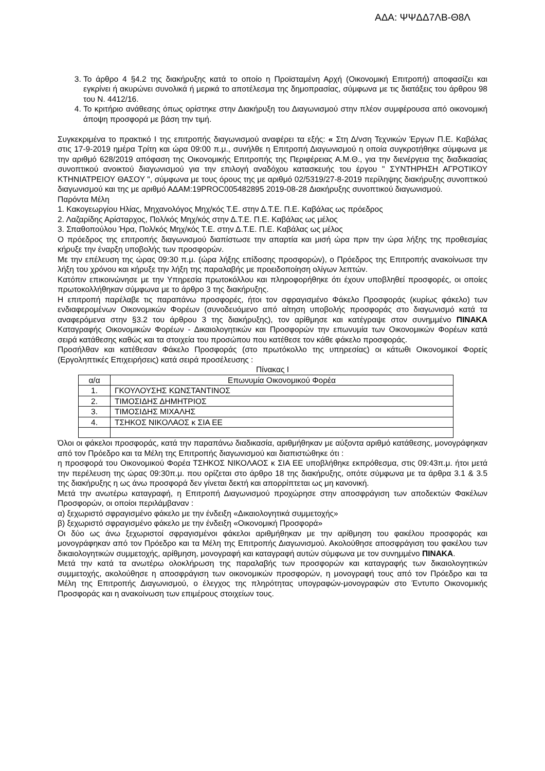ΑΔΑ: ΨΨΔΔ7ΛΒ-Θ8Λ
3. Το άρθρο 4 §4.2 της διακήρυξης κατά το οποίο η Προϊσταμένη Αρχή (Οικονομική Επιτροπή) αποφασίζει και εγκρίνει ή ακυρώνει συνολικά ή μερικά το αποτέλεσμα της δημοπρασίας, σύμφωνα με τις διατάξεις του άρθρου 98 του Ν. 4412/16.
4. Το κριτήριο ανάθεσης όπως ορίστηκε στην Διακήρυξη του Διαγωνισμού στην πλέον συμφέρουσα από οικονομική άποψη προσφορά με βάση την τιμή.
Συγκεκριμένα το πρακτικό Ι της επιτροπής διαγωνισμού αναφέρει τα εξής: « Στη Δ/νση Τεχνικών Έργων Π.Ε. Καβάλας στις 17-9-2019 ημέρα Τρίτη και ώρα 09:00 π.μ., συνήλθε η Επιτροπή Διαγωνισμού η οποία συγκροτήθηκε σύμφωνα με την αριθμό 628/2019 απόφαση της Οικονομικής Επιτροπής της Περιφέρειας Α.Μ.Θ., για την διενέργεια της διαδικασίας συνοπτικού ανοικτού διαγωνισμού για την επιλογή αναδόχου κατασκευής του έργου " ΣΥΝΤΗΡΗΣΗ ΑΓΡΟΤΙΚΟΥ ΚΤΗΝΙΑΤΡΕΙΟΥ ΘΑΣΟΥ ", σύμφωνα με τους όρους της με αριθμό 02/5319/27-8-2019 περίληψης διακήρυξης συνοπτικού διαγωνισμού και της με αριθμό ΑΔΑΜ:19PROC005482895 2019-08-28 Διακήρυξης συνοπτικού διαγωνισμού.
Παρόντα Μέλη
1. Κακογεωργίου Ηλίας, Μηχανολόγος Μηχ/κός Τ.Ε. στην Δ.Τ.Ε. Π.Ε. Καβάλας ως πρόεδρος
2. Λαζαρίδης Αρίσταρχος, Πολ/κός Μηχ/κός στην Δ.Τ.Ε. Π.Ε. Καβάλας ως μέλος
3. Σπαθοπούλου Ήρα, Πολ/κός Μηχ/κός Τ.Ε. στην Δ.Τ.Ε. Π.Ε. Καβάλας ως μέλος
Ο πρόεδρος της επιτροπής διαγωνισμού διαπίστωσε την απαρτία και μισή ώρα πριν την ώρα λήξης της προθεσμίας κήρυξε την έναρξη υποβολής των προσφορών.
Με την επέλευση της ώρας 09:30 π.μ. (ώρα λήξης επίδοσης προσφορών), ο Πρόεδρος της Επιτροπής ανακοίνωσε την λήξη του χρόνου και κήρυξε την λήξη της παραλαβής με προειδοποίηση ολίγων λεπτών.
Κατόπιν επικοινώνησε με την Υπηρεσία πρωτοκόλλου και πληροφορήθηκε ότι έχουν υποβληθεί προσφορές, οι οποίες πρωτοκολλήθηκαν σύμφωνα με το άρθρο 3 της διακήρυξης.
Η επιτροπή παρέλαβε τις παραπάνω προσφορές, ήτοι τον σφραγισμένο Φάκελο Προσφοράς (κυρίως φάκελο) των ενδιαφερομένων Οικονομικών Φορέων (συνοδευόμενο από αίτηση υποβολής προσφοράς στο διαγωνισμό κατά τα αναφερόμενα στην §3.2 του άρθρου 3 της διακήρυξης), τον αρίθμησε και κατέγραψε στον συνημμένο ΠΙΝΑΚΑ Καταγραφής Οικονομικών Φορέων - Δικαιολογητικών και Προσφορών την επωνυμία των Οικονομικών Φορέων κατά σειρά κατάθεσης καθώς και τα στοιχεία του προσώπου που κατέθεσε τον κάθε φάκελο προσφοράς.
Προσήλθαν και κατέθεσαν Φάκελο Προσφοράς (στο πρωτόκολλο της υπηρεσίας) οι κάτωθι Οικονομικοί Φορείς (Εργοληπτικές Επιχειρήσεις) κατά σειρά προσέλευσης :
Πίνακας Ι
| α/α | Επωνυμία Οικονομικού Φορέα |
| 1. | ΓΚΟΥΛΟΥΣΗΣ ΚΩΝΣΤΑΝΤΙΝΟΣ |
| 2. | ΤΙΜΟΣΙΔΗΣ ΔΗΜΗΤΡΙΟΣ |
| 3. | ΤΙΜΟΣΙΔΗΣ ΜΙΧΑΛΗΣ |
| 4. | ΤΣΗΚΟΣ ΝΙΚΟΛΑΟΣ κ ΣΙΑ ΕΕ |
Όλοι οι φάκελοι προσφοράς, κατά την παραπάνω διαδικασία, αριθμήθηκαν με αύξοντα αριθμό κατάθεσης, μονογράφηκαν από τον Πρόεδρο και τα Μέλη της Επιτροπής διαγωνισμού και διαπιστώθηκε ότι :
η προσφορά του Οικονομικού Φορέα ΤΣΗΚΟΣ ΝΙΚΟΛΑΟΣ κ ΣΙΑ ΕΕ υποβλήθηκε εκπρόθεσμα, στις 09:43π.μ. ήτοι μετά την περέλευση της ώρας 09:30π.μ. που ορίζεται στο άρθρο 18 της διακήρυξης, οπότε σύμφωνα με τα άρθρα 3.1 & 3.5 της διακήρυξης η ως άνω προσφορά δεν γίνεται δεκτή και απορρίπτεται ως μη κανονική.
Μετά την ανωτέρω καταγραφή, η Επιτροπή Διαγωνισμού προχώρησε στην αποσφράγιση των αποδεκτών Φακέλων Προσφορών, οι οποίοι περιλάμβαναν :
α) ξεχωριστό σφραγισμένο φάκελο με την ένδειξη «Δικαιολογητικά συμμετοχής»
β) ξεχωριστό σφραγισμένο φάκελο με την ένδειξη «Οικονομική Προσφορά»
Οι δύο ως άνω ξεχωριστοί σφραγισμένοι φάκελοι αριθμήθηκαν με την αρίθμηση του φακέλου προσφοράς και μονογράφηκαν από τον Πρόεδρο και τα Μέλη της Επιτροπής Διαγωνισμού. Ακολούθησε αποσφράγιση του φακέλου των δικαιολογητικών συμμετοχής, αρίθμηση, μονογραφή και καταγραφή αυτών σύμφωνα με τον συνημμένο ΠΙΝΑΚΑ.
Μετά την κατά τα ανωτέρω ολοκλήρωση της παραλαβής των προσφορών και καταγραφής των δικαιολογητικών συμμετοχής, ακολούθησε η αποσφράγιση των οικονομικών προσφορών, η μονογραφή τους από τον Πρόεδρο και τα Μέλη της Επιτροπής Διαγωνισμού, ο έλεγχος της πληρότητας υπογραφών-μονογραφών στο Έντυπο Οικονομικής Προσφοράς και η ανακοίνωση των επιμέρους στοιχείων τους.